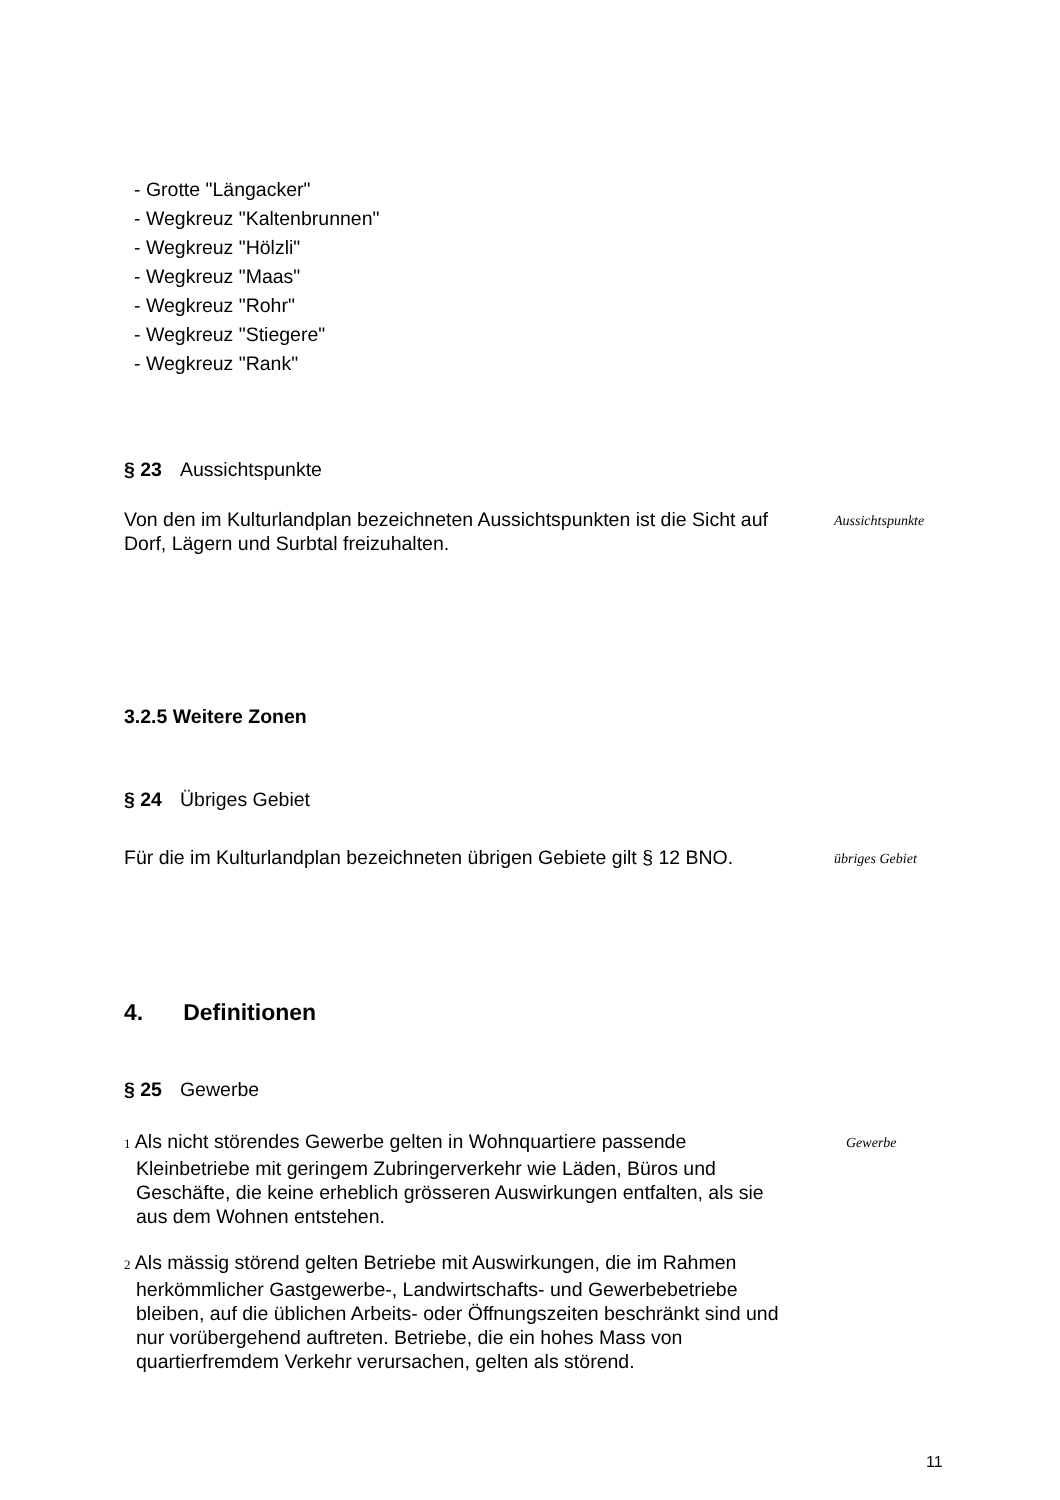- Grotte "Längacker"
- Wegkreuz "Kaltenbrunnen"
- Wegkreuz "Hölzli"
- Wegkreuz "Maas"
- Wegkreuz "Rohr"
- Wegkreuz "Stiegere"
- Wegkreuz "Rank"
§ 23 Aussichtspunkte
Von den im Kulturlandplan bezeichneten Aussichtspunkten ist die Sicht auf Dorf, Lägern und Surbtal freizuhalten.
Aussichtspunkte
3.2.5 Weitere Zonen
§ 24 Übriges Gebiet
Für die im Kulturlandplan bezeichneten übrigen Gebiete gilt § 12 BNO.
übriges Gebiet
4. Definitionen
§ 25 Gewerbe
1 Als nicht störendes Gewerbe gelten in Wohnquartiere passende Kleinbetriebe mit geringem Zubringerverkehr wie Läden, Büros und Geschäfte, die keine erheblich grösseren Auswirkungen entfalten, als sie aus dem Wohnen entstehen.
Gewerbe
2 Als mässig störend gelten Betriebe mit Auswirkungen, die im Rahmen herkömmlicher Gastgewerbe-, Landwirtschafts- und Gewerbebetriebe bleiben, auf die üblichen Arbeits- oder Öffnungszeiten beschränkt sind und nur vorübergehend auftreten. Betriebe, die ein hohes Mass von quartierfremdem Verkehr verursachen, gelten als störend.
11